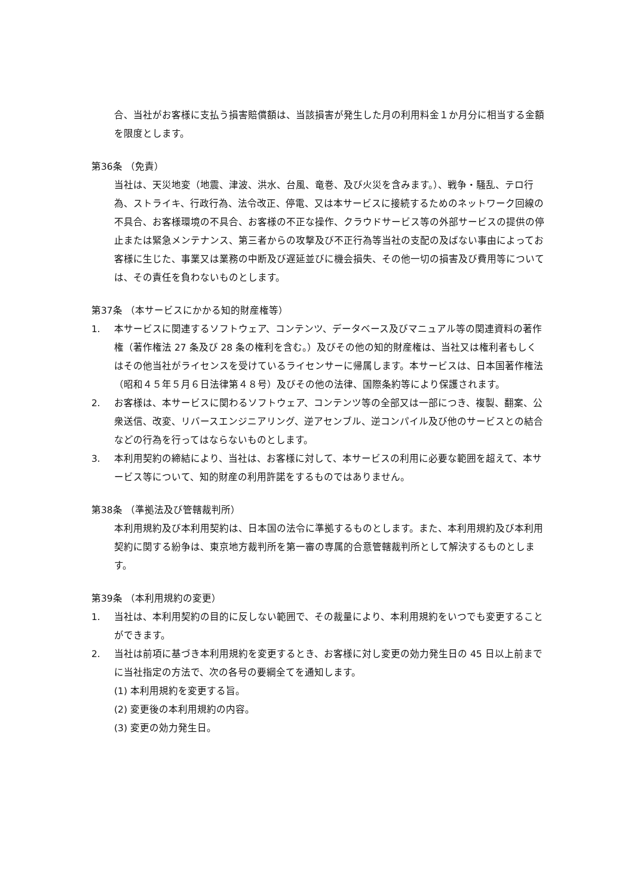合、当社がお客様に支払う損害賠償額は、当該損害が発生した月の利用料金１か月分に相当する金額を限度とします。
第36条 （免責）
当社は、天災地変（地震、津波、洪水、台風、竜巻、及び火災を含みます。）、戦争・騒乱、テロ行為、ストライキ、行政行為、法令改正、停電、又は本サービスに接続するためのネットワーク回線の不具合、お客様環境の不具合、お客様の不正な操作、クラウドサービス等の外部サービスの提供の停止または緊急メンテナンス、第三者からの攻撃及び不正行為等当社の支配の及ばない事由によってお客様に生じた、事業又は業務の中断及び遅延並びに機会損失、その他一切の損害及び費用等については、その責任を負わないものとします。
第37条 （本サービスにかかる知的財産権等）
1. 本サービスに関連するソフトウェア、コンテンツ、データベース及びマニュアル等の関連資料の著作権（著作権法 27 条及び 28 条の権利を含む。）及びその他の知的財産権は、当社又は権利者もしくはその他当社がライセンスを受けているライセンサーに帰属します。本サービスは、日本国著作権法（昭和４５年５月６日法律第４８号）及びその他の法律、国際条約等により保護されます。
2. お客様は、本サービスに関わるソフトウェア、コンテンツ等の全部又は一部につき、複製、翻案、公衆送信、改変、リバースエンジニアリング、逆アセンブル、逆コンパイル及び他のサービスとの結合などの行為を行ってはならないものとします。
3. 本利用契約の締結により、当社は、お客様に対して、本サービスの利用に必要な範囲を超えて、本サービス等について、知的財産の利用許諾をするものではありません。
第38条 （準拠法及び管轄裁判所）
本利用規約及び本利用契約は、日本国の法令に準拠するものとします。また、本利用規約及び本利用契約に関する紛争は、東京地方裁判所を第一審の専属的合意管轄裁判所として解決するものとします。
第39条 （本利用規約の変更）
1. 当社は、本利用契約の目的に反しない範囲で、その裁量により、本利用規約をいつでも変更することができます。
2. 当社は前項に基づき本利用規約を変更するとき、お客様に対し変更の効力発生日の 45 日以上前までに当社指定の方法で、次の各号の要綱全てを通知します。
(1) 本利用規約を変更する旨。
(2) 変更後の本利用規約の内容。
(3) 変更の効力発生日。